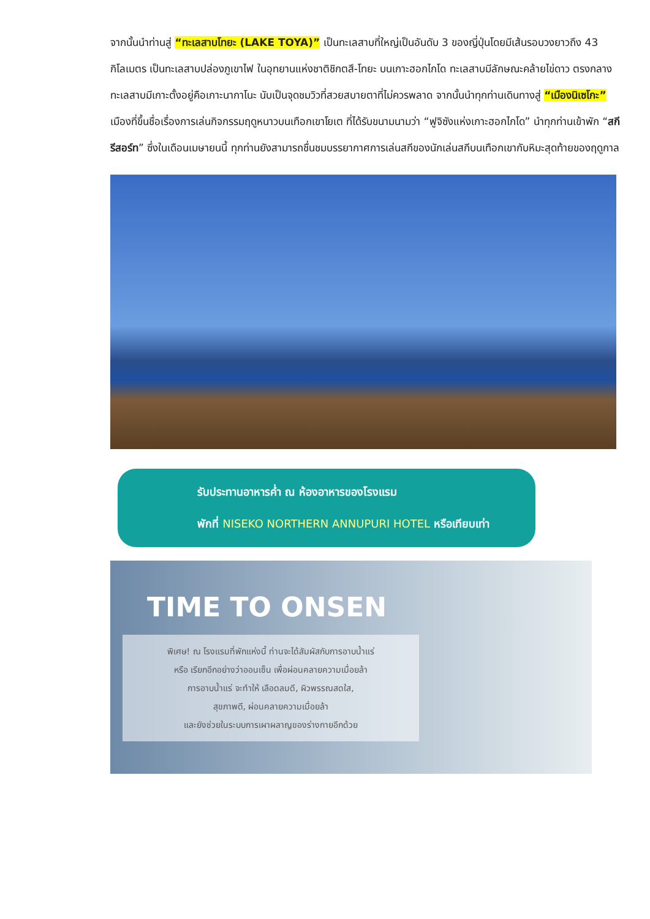จากนั้นนำท่านสู่ “ทะเลสาบโทยะ (LAKE TOYA)” เป็นทะเลสาบที่ใหญ่เป็นอันดับ 3 ของญี่ปุ่นโดยมีเส้นรอบวงยาวถึง 43 กิโลเมตร เป็นทะเลสาบปล่องภูเขาไฟ ในอุทยานแห่งชาติชิกตสึ-โทยะ บนเกาะฮอกไกโด ทะเลสาบมีลักษณะคล้ายไข่ดาว ตรงกลางทะเลสาบมีเกาะตั้งอยู่คือเกาะนากาโนะ นับเป็นจุดชมวิวที่สวยสบายตาที่ไม่ควรพลาด จากนั้นนำทุกท่านเดินทางสู่ “เมืองนิเซโกะ” เมืองที่ขึ้นชื่อเรื่องการเล่นกิจกรรมฤดูหนาวบนเทือกเขาโยเต ที่ได้รับขนามนามว่า “ฟูจิซังแห่งเกาะฮอกไกโด” นำทุกท่านเข้าพัก “สกี รีสอร์ท” ซึ่งในเดือนเมษายนนี้ ทุกท่านยังสามารถชื่นชมบรรยากาศการเล่นสกีของนักเล่นสกีบนเทือกเขากับหิมะสุดท้ายของฤดูกาล
รับประทานอาหารค่ำ ณ ห้องอาหารของโรงแรม
พักที่ NISEKO NORTHERN ANNUPURI HOTEL หรือเทียบเท่า
TIME TO ONSEN
พิเศษ! ณ โรงแรมที่พักแห่งนี้ ท่านจะได้สัมผัสกับการอาบน้ำแร่
หรือ เรียกอีกอย่างว่าออนเซ็น เพื่อผ่อนคลายความเมื่อยล้า
การอาบน้ำแร่ จะทำให้ เลือดลมดี, ผิวพรรณสดใส,
สุขภาพดี, ผ่อนคลายความเมื่อยล้า
และยังช่วยในระบบการเผาผลาญของร่างกายอีกด้วย